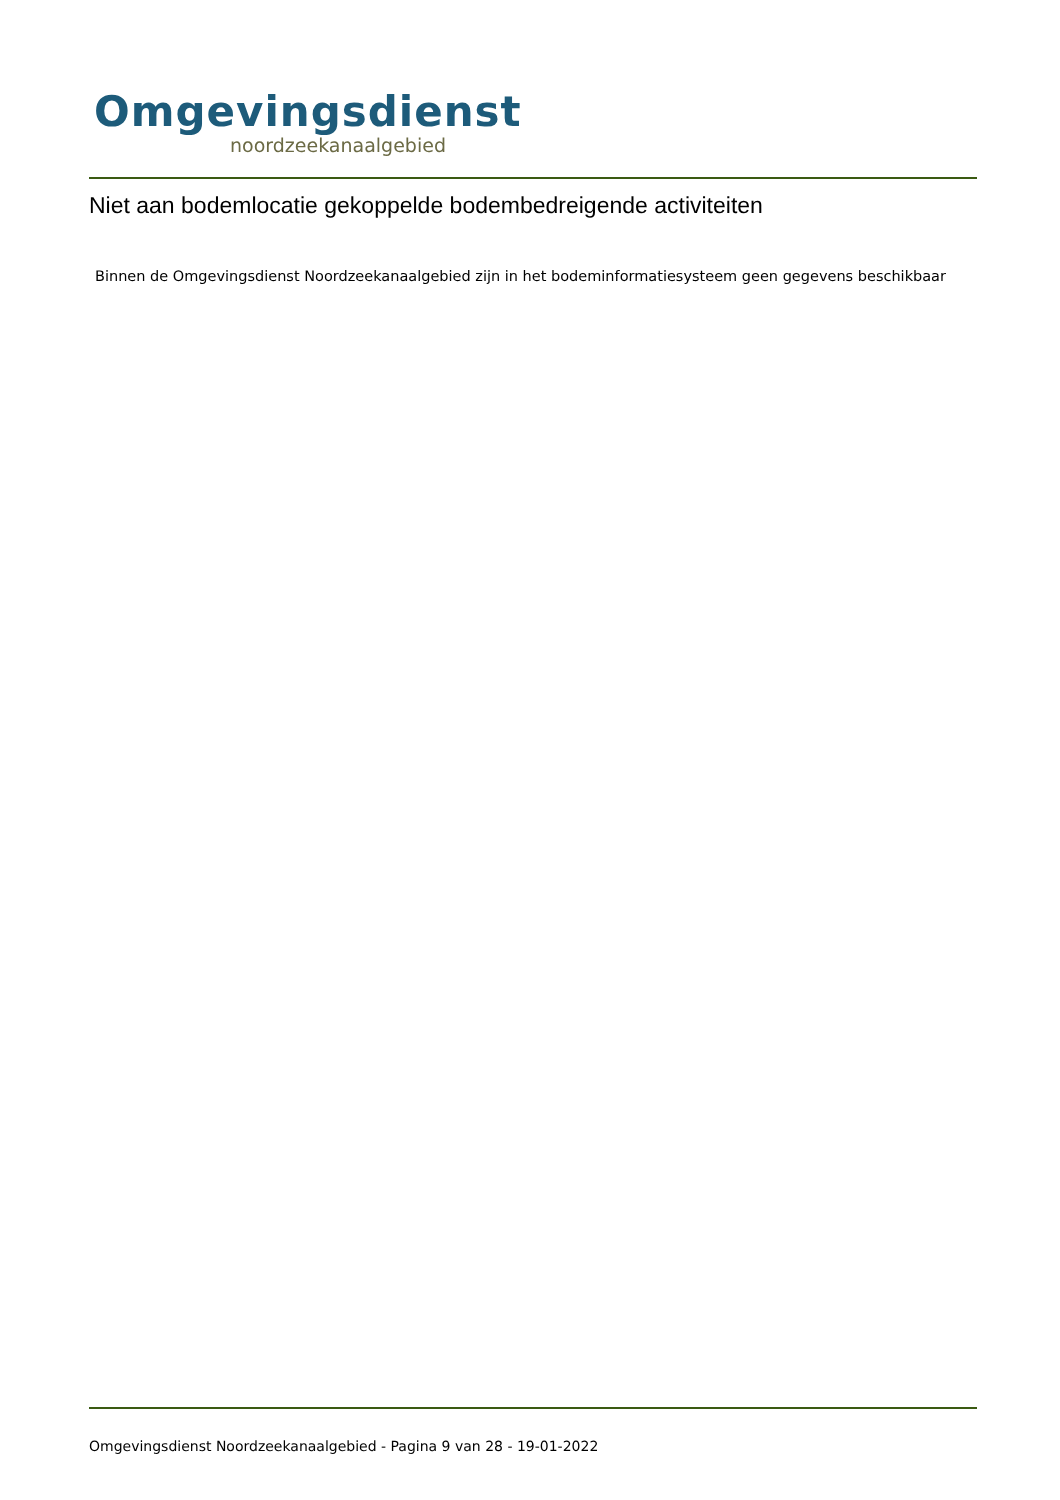Omgevingsdienst
noordzeekanaalgebied
Niet aan bodemlocatie gekoppelde bodembedreigende activiteiten
Binnen de Omgevingsdienst Noordzeekanaalgebied zijn in het bodeminformatiesysteem geen gegevens beschikbaar
Omgevingsdienst Noordzeekanaalgebied - Pagina 9 van 28 - 19-01-2022